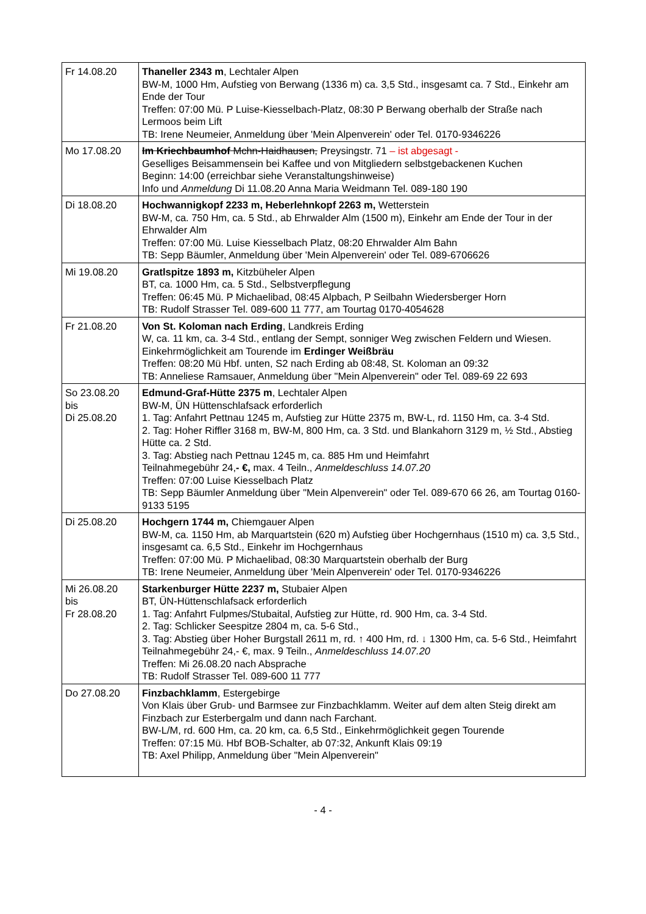| Fr 14.08.20 | Thaneller 2343 m , Lechtaler Alpen BW-M, 1000 Hm, Aufstieg von Berwang (1336 m) ca. 3,5 Std., insgesamt ca. 7 Std., Einkehr am Ende der Tour Treffen: 07:00 Mü. P Luise-Kiesselbach-Platz, 08:30 P Berwang oberhalb der Straße nach Lermoos beim Lift TB: Irene Neumeier, Anmeldung über 'Mein Alpenverein' oder Tel. 0170-9346226 |
| Mo 17.08.20 | Im Kriechbaumhof Mchn-Haidhausen, Preysingstr. 71 – ist abgesagt - Geselliges Beisammensein bei Kaffee und von Mitgliedern selbstgebackenen Kuchen Beginn: 14:00 (erreichbar siehe Veranstaltungshinweise) Info und Anmeldung Di 11.08.20 Anna Maria Weidmann Tel. 089-180 190 |
| Di 18.08.20 | Hochwannigkopf 2233 m, Heberlehnkopf 2263 m, Wetterstein BW-M, ca. 750 Hm, ca. 5 Std., ab Ehrwalder Alm (1500 m), Einkehr am Ende der Tour in der Ehrwalder Alm Treffen: 07:00 Mü. Luise Kiesselbach Platz, 08:20 Ehrwalder Alm Bahn TB: Sepp Bäumler, Anmeldung über 'Mein Alpenverein' oder Tel. 089-6706626 |
| Mi 19.08.20 | Gratlspitze 1893 m, Kitzbüheler Alpen BT, ca. 1000 Hm, ca. 5 Std., Selbstverpflegung Treffen: 06:45 Mü. P Michaelibad, 08:45 Alpbach, P Seilbahn Wiedersberger Horn TB: Rudolf Strasser Tel. 089-600 11 777, am Tourtag 0170-4054628 |
| Fr 21.08.20 | Von St. Koloman nach Erding , Landkreis Erding W, ca. 11 km, ca. 3-4 Std., entlang der Sempt, sonniger Weg zwischen Feldern und Wiesen. Einkehrmöglichkeit am Tourende im Erdinger Weißbräu Treffen: 08:20 Mü Hbf. unten, S2 nach Erding ab 08:48, St. Koloman an 09:32 TB: Anneliese Ramsauer, Anmeldung über "Mein Alpenverein" oder Tel. 089-69 22 693 |
| So 23.08.20 bis Di 25.08.20 | Edmund-Graf-Hütte 2375 m , Lechtaler Alpen BW-M, ÜN Hüttenschlafsack erforderlich 1. Tag: Anfahrt Pettnau 1245 m, Aufstieg zur Hütte 2375 m, BW-L, rd. 1150 Hm, ca. 3-4 Std. 2. Tag: Hoher Riffler 3168 m, BW-M, 800 Hm, ca. 3 Std. und Blankahorn 3129 m, ½ Std., Abstieg Hütte ca. 2 Std. 3. Tag: Abstieg nach Pettnau 1245 m, ca. 885 Hm und Heimfahrt Teilnahmegebühr 24, - €, max. 4 Teiln., Anmeldeschluss 14.07.20 Treffen: 07:00 Luise Kiesselbach Platz TB: Sepp Bäumler Anmeldung über "Mein Alpenverein" oder Tel. 089-670 66 26, am Tourtag 0160-9133 5195 |
| Di 25.08.20 | Hochgern 1744 m, Chiemgauer Alpen BW-M, ca. 1150 Hm, ab Marquartstein (620 m) Aufstieg über Hochgernhaus (1510 m) ca. 3,5 Std., insgesamt ca. 6,5 Std., Einkehr im Hochgernhaus Treffen: 07:00 Mü. P Michaelibad, 08:30 Marquartstein oberhalb der Burg TB: Irene Neumeier, Anmeldung über 'Mein Alpenverein' oder Tel. 0170-9346226 |
| Mi 26.08.20 bis Fr 28.08.20 | Starkenburger Hütte 2237 m, Stubaier Alpen BT, ÜN-Hüttenschlafsack erforderlich 1. Tag: Anfahrt Fulpmes/Stubaital, Aufstieg zur Hütte, rd. 900 Hm, ca. 3-4 Std. 2. Tag: Schlicker Seespitze 2804 m, ca. 5-6 Std., 3. Tag: Abstieg über Hoher Burgstall 2611 m, rd. ↑ 400 Hm, rd. ↓ 1300 Hm, ca. 5-6 Std., Heimfahrt Teilnahmegebühr 24,- €, max. 9 Teiln., Anmeldeschluss 14.07.20 Treffen: Mi 26.08.20 nach Absprache TB: Rudolf Strasser Tel. 089-600 11 777 |
| Do 27.08.20 | Finzbachklamm , Estergebirge Von Klais über Grub- und Barmsee zur Finzbachklamm. Weiter auf dem alten Steig direkt am Finzbach zur Esterbergalm und dann nach Farchant. BW-L/M, rd. 600 Hm, ca. 20 km, ca. 6,5 Std., Einkehrmöglichkeit gegen Tourende Treffen: 07:15 Mü. Hbf BOB-Schalter, ab 07:32, Ankunft Klais 09:19 TB: Axel Philipp, Anmeldung über "Mein Alpenverein" |
- 4 -